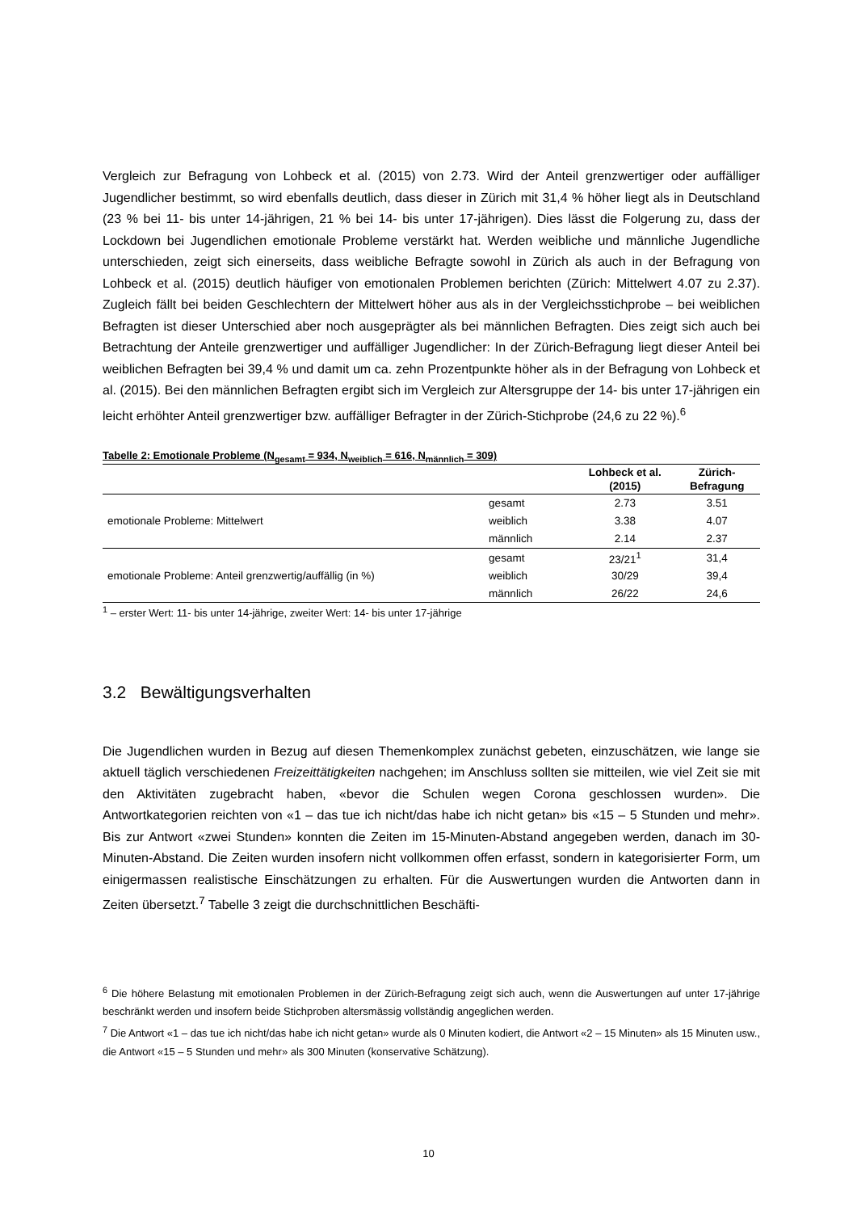Vergleich zur Befragung von Lohbeck et al. (2015) von 2.73. Wird der Anteil grenzwertiger oder auffälliger Jugendlicher bestimmt, so wird ebenfalls deutlich, dass dieser in Zürich mit 31,4 % höher liegt als in Deutschland (23 % bei 11- bis unter 14-jährigen, 21 % bei 14- bis unter 17-jährigen). Dies lässt die Folgerung zu, dass der Lockdown bei Jugendlichen emotionale Probleme verstärkt hat. Werden weibliche und männliche Jugendliche unterschieden, zeigt sich einerseits, dass weibliche Befragte sowohl in Zürich als auch in der Befragung von Lohbeck et al. (2015) deutlich häufiger von emotionalen Problemen berichten (Zürich: Mittelwert 4.07 zu 2.37). Zugleich fällt bei beiden Geschlechtern der Mittelwert höher aus als in der Vergleichsstichprobe – bei weiblichen Befragten ist dieser Unterschied aber noch ausgeprägter als bei männlichen Befragten. Dies zeigt sich auch bei Betrachtung der Anteile grenzwertiger und auffälliger Jugendlicher: In der Zürich-Befragung liegt dieser Anteil bei weiblichen Befragten bei 39,4 % und damit um ca. zehn Prozentpunkte höher als in der Befragung von Lohbeck et al. (2015). Bei den männlichen Befragten ergibt sich im Vergleich zur Altersgruppe der 14- bis unter 17-jährigen ein leicht erhöhter Anteil grenzwertiger bzw. auffälliger Befragter in der Zürich-Stichprobe (24,6 zu 22 %).<sup>6</sup>
Tabelle 2: Emotionale Probleme (N<sub>gesamt</sub> = 934, N<sub>weiblich</sub> = 616, N<sub>männlich</sub> = 309)
| | | Lohbeck et al. (2015) | Zürich-Befragung |
| --- | --- | --- | --- |
| emotionale Probleme: Mittelwert | gesamt | 2.73 | 3.51 |
| | weiblich | 3.38 | 4.07 |
| | männlich | 2.14 | 2.37 |
| emotionale Probleme: Anteil grenzwertig/auffällig (in %) | gesamt | 23/21<sup>1</sup> | 31,4 |
| | weiblich | 30/29 | 39,4 |
| | männlich | 26/22 | 24,6 |
<sup>1</sup> – erster Wert: 11- bis unter 14-jährige, zweiter Wert: 14- bis unter 17-jährige
3.2 Bewältigungsverhalten
Die Jugendlichen wurden in Bezug auf diesen Themenkomplex zunächst gebeten, einzuschätzen, wie lange sie aktuell täglich verschiedenen Freizeittätigkeiten nachgehen; im Anschluss sollten sie mitteilen, wie viel Zeit sie mit den Aktivitäten zugebracht haben, «bevor die Schulen wegen Corona geschlossen wurden». Die Antwortkategorien reichten von «1 – das tue ich nicht/das habe ich nicht getan» bis «15 – 5 Stunden und mehr». Bis zur Antwort «zwei Stunden» konnten die Zeiten im 15-Minuten-Abstand angegeben werden, danach im 30-Minuten-Abstand. Die Zeiten wurden insofern nicht vollkommen offen erfasst, sondern in kategorisierter Form, um einigermassen realistische Einschätzungen zu erhalten. Für die Auswertungen wurden die Antworten dann in Zeiten übersetzt.<sup>7</sup> Tabelle 3 zeigt die durchschnittlichen Beschäfti-
<sup>6</sup> Die höhere Belastung mit emotionalen Problemen in der Zürich-Befragung zeigt sich auch, wenn die Auswertungen auf unter 17-jährige beschränkt werden und insofern beide Stichproben altersmässig vollständig angeglichen werden.
<sup>7</sup> Die Antwort «1 – das tue ich nicht/das habe ich nicht getan» wurde als 0 Minuten kodiert, die Antwort «2 – 15 Minuten» als 15 Minuten usw., die Antwort «15 – 5 Stunden und mehr» als 300 Minuten (konservative Schätzung).
10